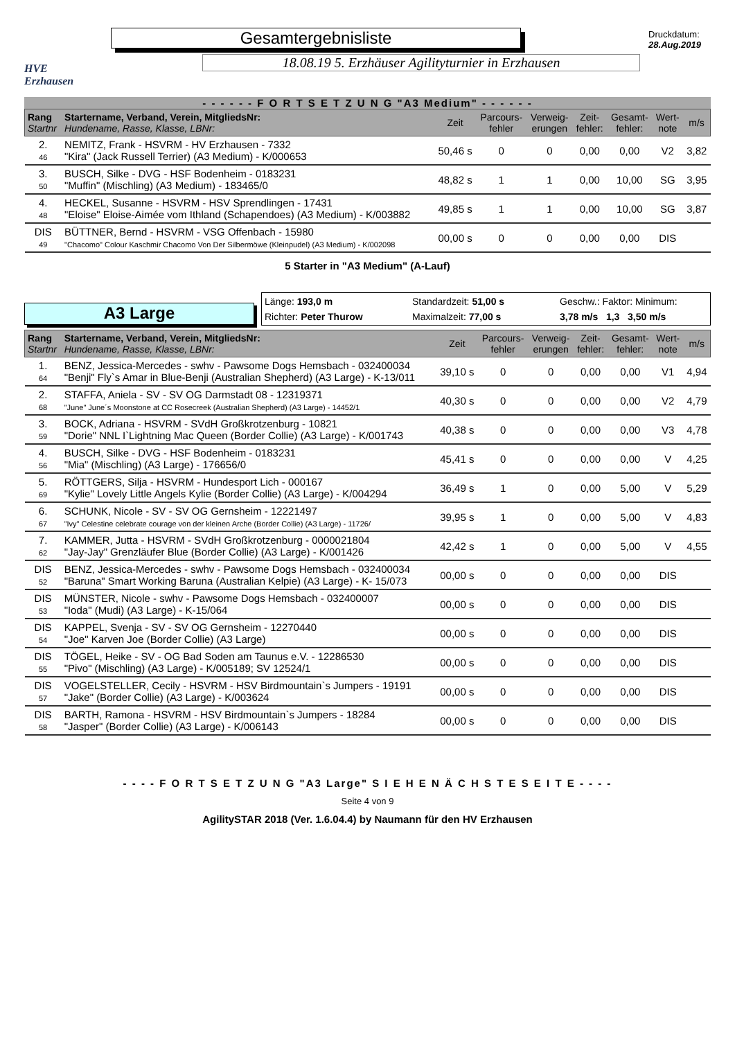HVE
Erzhausen
Gesamtergebnisliste
18.08.19 5. Erzhäuser Agilityturnier in Erzhausen
Druckdatum: 28.Aug.2019
- - - - - - F O R T S E T Z U N G "A3 Medium" - - - - - -
| Rang Startnr | Startername, Verband, Verein, MitgliedsNr: Hundename, Rasse, Klasse, LBNr: | Zeit | Parcours- fehler | Verweig- erungen | Zeit- fehler: | Gesamt- fehler: | Wert- note | m/s |
| 2. 46 | NEMITZ, Frank - HSVRM - HV Erzhausen - 7332 "Kira" (Jack Russell Terrier) (A3 Medium) - K/000653 | 50,46 s | 0 | 0 | 0,00 | 0,00 | V2 | 3,82 |
| 3. 50 | BUSCH, Silke - DVG - HSF Bodenheim - 0183231 "Muffin" (Mischling) (A3 Medium) - 183465/0 | 48,82 s | 1 | 1 | 0,00 | 10,00 | SG | 3,95 |
| 4. 48 | HECKEL, Susanne - HSVRM - HSV Sprendlingen - 17431 "Eloise" Eloise-Aimée vom Ithland (Schapendoes) (A3 Medium) - K/003882 | 49,85 s | 1 | 1 | 0,00 | 10,00 | SG | 3,87 |
| DIS 49 | BÜTTNER, Bernd - HSVRM - VSG Offenbach - 15980 "Chacomo" Colour Kaschmir Chacomo Von Der Silbermöwe (Kleinpudel) (A3 Medium) - K/002098 | 00,00 s | 0 | 0 | 0,00 | 0,00 | DIS | |
5 Starter in "A3 Medium" (A-Lauf)
A3 Large
Länge: 193,0 m Standardzeit: 51,00 s Geschw.: Faktor: Minimum: Richter: Peter Thurow Maximalzeit: 77,00 s 3,78 m/s 1,3 3,50 m/s
| Rang Startnr | Startername, Verband, Verein, MitgliedsNr: Hundename, Rasse, Klasse, LBNr: | Zeit | Parcours- fehler | Verweig- erungen | Zeit- fehler: | Gesamt- fehler: | Wert- note | m/s |
| 1. 64 | BENZ, Jessica-Mercedes - swhv - Pawsome Dogs Hemsbach - 032400034 "Benji" Fly`s Amar in Blue-Benji (Australian Shepherd) (A3 Large) - K-13/011 | 39,10 s | 0 | 0 | 0,00 | 0,00 | V1 | 4,94 |
| 2. 68 | STAFFA, Aniela - SV - SV OG Darmstadt 08 - 12319371 "June" June´s Moonstone at CC Rosecreek (Australian Shepherd) (A3 Large) - 14452/1 | 40,30 s | 0 | 0 | 0,00 | 0,00 | V2 | 4,79 |
| 3. 59 | BOCK, Adriana - HSVRM - SVdH Großkrotzenburg - 10821 "Dorie" NNL I`Lightning Mac Queen (Border Collie) (A3 Large) - K/001743 | 40,38 s | 0 | 0 | 0,00 | 0,00 | V3 | 4,78 |
| 4. 56 | BUSCH, Silke - DVG - HSF Bodenheim - 0183231 "Mia" (Mischling) (A3 Large) - 176656/0 | 45,41 s | 0 | 0 | 0,00 | 0,00 | V | 4,25 |
| 5. 69 | RÖTTGERS, Silja - HSVRM - Hundesport Lich - 000167 "Kylie" Lovely Little Angels Kylie (Border Collie) (A3 Large) - K/004294 | 36,49 s | 1 | 0 | 0,00 | 5,00 | V | 5,29 |
| 6. 67 | SCHUNK, Nicole - SV - SV OG Gernsheim - 12221497 "Ivy" Celestine celebrate courage von der kleinen Arche (Border Collie) (A3 Large) - 11726/ | 39,95 s | 1 | 0 | 0,00 | 5,00 | V | 4,83 |
| 7. 62 | KAMMER, Jutta - HSVRM - SVdH Großkrotzenburg - 0000021804 "Jay-Jay" Grenzläufer Blue (Border Collie) (A3 Large) - K/001426 | 42,42 s | 1 | 0 | 0,00 | 5,00 | V | 4,55 |
| DIS 52 | BENZ, Jessica-Mercedes - swhv - Pawsome Dogs Hemsbach - 032400034 "Baruna" Smart Working Baruna (Australian Kelpie) (A3 Large) - K- 15/073 | 00,00 s | 0 | 0 | 0,00 | 0,00 | DIS | |
| DIS 53 | MÜNSTER, Nicole - swhv - Pawsome Dogs Hemsbach - 032400007 "Ioda" (Mudi) (A3 Large) - K-15/064 | 00,00 s | 0 | 0 | 0,00 | 0,00 | DIS | |
| DIS 54 | KAPPEL, Svenja - SV - SV OG Gernsheim - 12270440 "Joe" Karven Joe (Border Collie) (A3 Large) | 00,00 s | 0 | 0 | 0,00 | 0,00 | DIS | |
| DIS 55 | TÖGEL, Heike - SV - OG Bad Soden am Taunus e.V. - 12286530 "Pivo" (Mischling) (A3 Large) - K/005189; SV 12524/1 | 00,00 s | 0 | 0 | 0,00 | 0,00 | DIS | |
| DIS 57 | VOGELSTELLER, Cecily - HSVRM - HSV Birdmountain`s Jumpers - 19191 "Jake" (Border Collie) (A3 Large) - K/003624 | 00,00 s | 0 | 0 | 0,00 | 0,00 | DIS | |
| DIS 58 | BARTH, Ramona - HSVRM - HSV Birdmountain`s Jumpers - 18284 "Jasper" (Border Collie) (A3 Large) - K/006143 | 00,00 s | 0 | 0 | 0,00 | 0,00 | DIS | |
- - - - F O R T S E T Z U N G "A3 Large" S I E H E N Ä C H S T E S E I T E - - - -
Seite 4 von 9
AgilitySTAR 2018 (Ver. 1.6.04.4) by Naumann für den HV Erzhausen